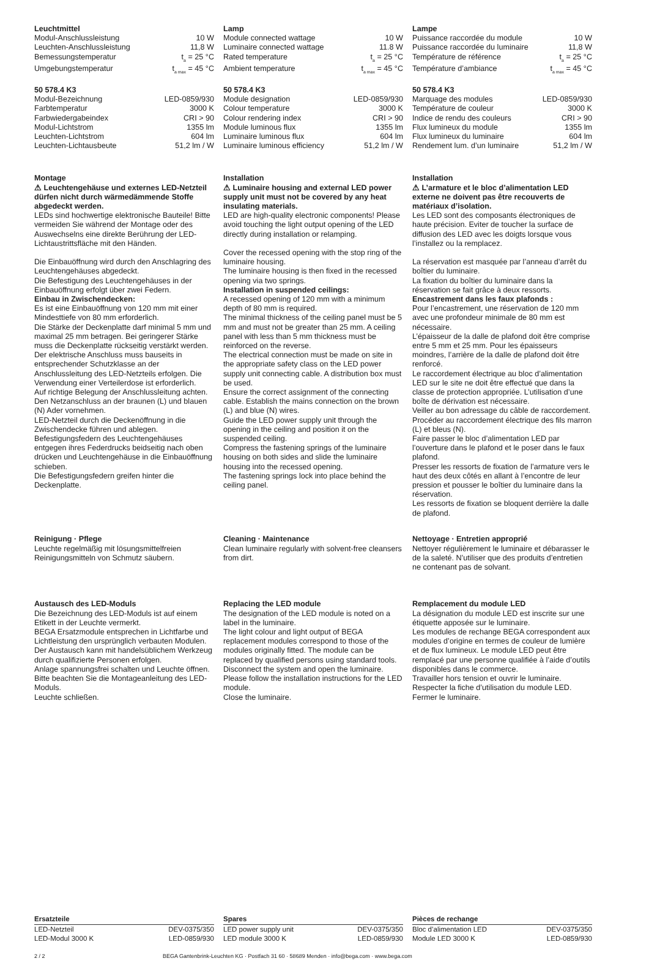Leuchtmittel
| Modul-Anschlussleistung | 10 W |
| Leuchten-Anschlussleistung | 11,8 W |
| Bemessungstemperatur | t<sub>a</sub> = 25 °C |
| Umgebungstemperatur | t<sub>a max</sub> = 45 °C |
50 578.4 K3
| Modul-Bezeichnung | LED-0859/930 |
| Farbtemperatur | 3000 K |
| Farbwiedergabeindex | CRI > 90 |
| Modul-Lichtstrom | 1355 lm |
| Leuchten-Lichtstrom | 604 lm |
| Leuchten-Lichtausbeute | 51,2 lm / W |
Lamp
| Module connected wattage | 10 W |
| Luminaire connected wattage | 11.8 W |
| Rated temperature | t<sub>a</sub> = 25 °C |
| Ambient temperature | t<sub>a max</sub> = 45 °C |
50 578.4 K3
| Module designation | LED-0859/930 |
| Colour temperature | 3000 K |
| Colour rendering index | CRI > 90 |
| Module luminous flux | 1355 lm |
| Luminaire luminous flux | 604 lm |
| Luminaire luminous efficiency | 51,2 lm / W |
Lampe
| Puissance raccordée du module | 10 W |
| Puissance raccordée du luminaire | 11,8 W |
| Température de référence | t<sub>a</sub> = 25 °C |
| Température d’ambiance | t<sub>a max</sub> = 45 °C |
50 578.4 K3
| Marquage des modules | LED-0859/930 |
| Température de couleur | 3000 K |
| Indice de rendu des couleurs | CRI > 90 |
| Flux lumineux du module | 1355 lm |
| Flux lumineux du luminaire | 604 lm |
| Rendement lum. d’un luminaire | 51,2 lm / W |
Montage
⚠ Leuchtengehäuse und externes LED-Netzteil dürfen nicht durch wärmedämmende Stoffe abgedeckt werden.
LEDs sind hochwertige elektronische Bauteile! Bitte vermeiden Sie während der Montage oder des Auswechselns eine direkte Berührung der LED-Lichtaustrittsfläche mit den Händen.
Die Einbauöffnung wird durch den Anschlagring des Leuchtengehäuses abgedeckt.
Die Befestigung des Leuchtengehäuses in der Einbauöffnung erfolgt über zwei Federn.
Einbau in Zwischendecken:
Es ist eine Einbauöffnung von 120 mm mit einer Mindesttiefe von 80 mm erforderlich.
Die Stärke der Deckenplatte darf minimal 5 mm und maximal 25 mm betragen. Bei geringerer Stärke muss die Deckenplatte rückseitig verstärkt werden.
Der elektrische Anschluss muss bauseits in entsprechender Schutzklasse an der Anschlussleitung des LED-Netzteils erfolgen. Die Verwendung einer Verteilerdose ist erforderlich.
Auf richtige Belegung der Anschlussleitung achten. Den Netzanschluss an der braunen (L) und blauen (N) Ader vornehmen.
LED-Netzteil durch die Deckenöffnung in die Zwischendecke führen und ablegen.
Befestigungsfedern des Leuchtengehäuses entgegen ihres Federdrucks beidseitig nach oben drücken und Leuchtengehäuse in die Einbauöffnung schieben.
Die Befestigungsfedern greifen hinter die Deckenplatte.
Installation
⚠ Luminaire housing and external LED power supply unit must not be covered by any heat insulating materials.
LED are high-quality electronic components! Please avoid touching the light output opening of the LED directly during installation or relamping.
Cover the recessed opening with the stop ring of the luminaire housing.
The luminaire housing is then fixed in the recessed opening via two springs.
Installation in suspended ceilings:
A recessed opening of 120 mm with a minimum depth of 80 mm is required.
The minimal thickness of the ceiling panel must be 5 mm and must not be greater than 25 mm. A ceiling panel with less than 5 mm thickness must be reinforced on the reverse.
The electrical connection must be made on site in the appropriate safety class on the LED power supply unit connecting cable. A distribution box must be used.
Ensure the correct assignment of the connecting cable. Establish the mains connection on the brown (L) and blue (N) wires.
Guide the LED power supply unit through the opening in the ceiling and position it on the suspended ceiling.
Compress the fastening springs of the luminaire housing on both sides and slide the luminaire housing into the recessed opening.
The fastening springs lock into place behind the ceiling panel.
Installation
⚠ L’armature et le bloc d’alimentation LED externe ne doivent pas être recouverts de matériaux d’isolation.
Les LED sont des composants électroniques de haute précision. Eviter de toucher la surface de diffusion des LED avec les doigts lorsque vous l’installez ou la remplacez.
La réservation est masquée par l’anneau d’arrêt du boîtier du luminaire.
La fixation du boîtier du luminaire dans la réservation se fait grâce à deux ressorts.
Encastrement dans les faux plafonds :
Pour l’encastrement, une réservation de 120 mm avec une profondeur minimale de 80 mm est nécessaire.
L’épaisseur de la dalle de plafond doit être comprise entre 5 mm et 25 mm. Pour les épaisseurs moindres, l’arrière de la dalle de plafond doit être renforcé.
Le raccordement électrique au bloc d’alimentation LED sur le site ne doit être effectué que dans la classe de protection appropriée. L’utilisation d’une boîte de dérivation est nécessaire.
Veiller au bon adressage du câble de raccordement. Procéder au raccordement électrique des fils marron (L) et bleus (N).
Faire passer le bloc d’alimentation LED par l’ouverture dans le plafond et le poser dans le faux plafond.
Presser les ressorts de fixation de l’armature vers le haut des deux côtés en allant à l’encontre de leur pression et pousser le boîtier du luminaire dans la réservation.
Les ressorts de fixation se bloquent derrière la dalle de plafond.
Reinigung · Pflege
Leuchte regelmäßig mit lösungsmittelfreien Reinigungsmitteln von Schmutz säubern.
Cleaning · Maintenance
Clean luminaire regularly with solvent-free cleansers from dirt.
Nettoyage · Entretien approprié
Nettoyer régulièrement le luminaire et débarasser le de la saleté. N’utiliser que des produits d’entretien ne contenant pas de solvant.
Austausch des LED-Moduls
Die Bezeichnung des LED-Moduls ist auf einem Etikett in der Leuchte vermerkt.
BEGA Ersatzmodule entsprechen in Lichtfarbe und Lichtleistung den ursprünglich verbauten Modulen. Der Austausch kann mit handelsüblichem Werkzeug durch qualifizierte Personen erfolgen.
Anlage spannungsfrei schalten und Leuchte öffnen.
Bitte beachten Sie die Montageanleitung des LED-Moduls.
Leuchte schließen.
Replacing the LED module
The designation of the LED module is noted on a label in the luminaire.
The light colour and light output of BEGA replacement modules correspond to those of the modules originally fitted. The module can be replaced by qualified persons using standard tools.
Disconnect the system and open the luminaire.
Please follow the installation instructions for the LED module.
Close the luminaire.
Remplacement du module LED
La désignation du module LED est inscrite sur une étiquette apposée sur le luminaire.
Les modules de rechange BEGA correspondent aux modules d’origine en termes de couleur de lumière et de flux lumineux. Le module LED peut être remplacé par une personne qualifiée à l’aide d’outils disponibles dans le commerce.
Travailler hors tension et ouvrir le luminaire.
Respecter la fiche d’utilisation du module LED.
Fermer le luminaire.
| Ersatzteile | |
| --- | --- |
| LED-Netzteil | DEV-0375/350 |
| LED-Modul 3000 K | LED-0859/930 |
| Spares | |
| --- | --- |
| LED power supply unit | DEV-0375/350 |
| LED module 3000 K | LED-0859/930 |
| Pièces de rechange | |
| --- | --- |
| Bloc d’alimentation LED | DEV-0375/350 |
| Module LED 3000 K | LED-0859/930 |
2 / 2 BEGA Gantenbrink-Leuchten KG · Postfach 31 60 · 58689 Menden · info@bega.com · www.bega.com